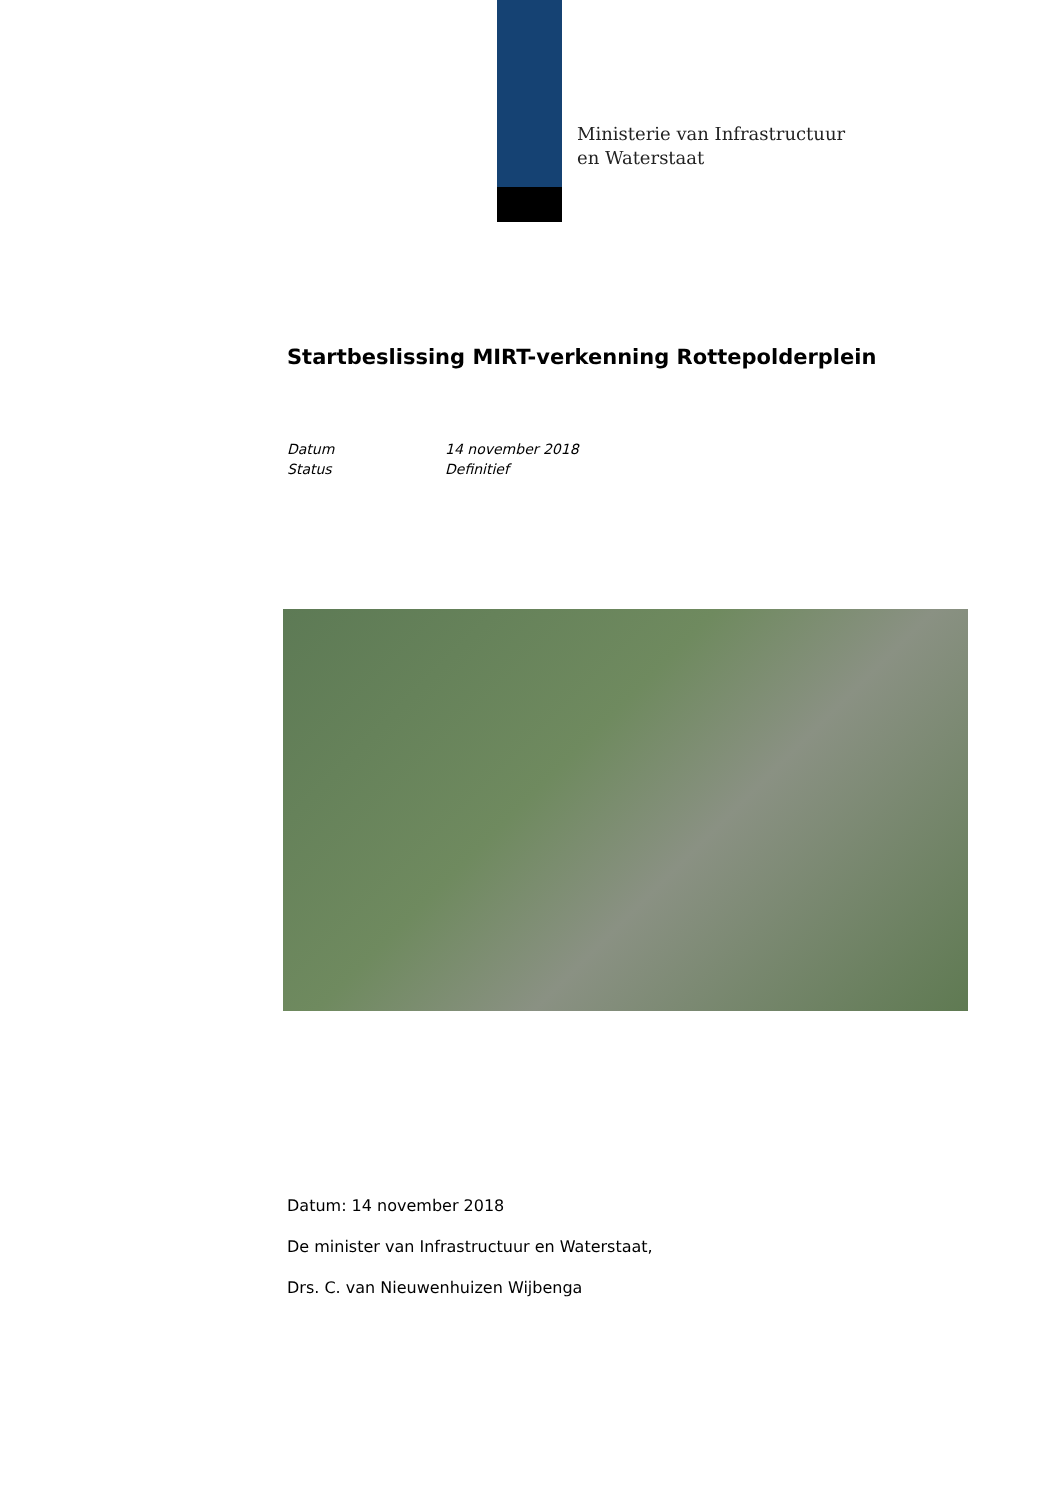Ministerie van Infrastructuur
en Waterstaat
Startbeslissing MIRT-verkenning Rottepolderplein
Datum 14 november 2018
Status Definitief
Datum: 14 november 2018
De minister van Infrastructuur en Waterstaat,
Drs. C. van Nieuwenhuizen Wijbenga